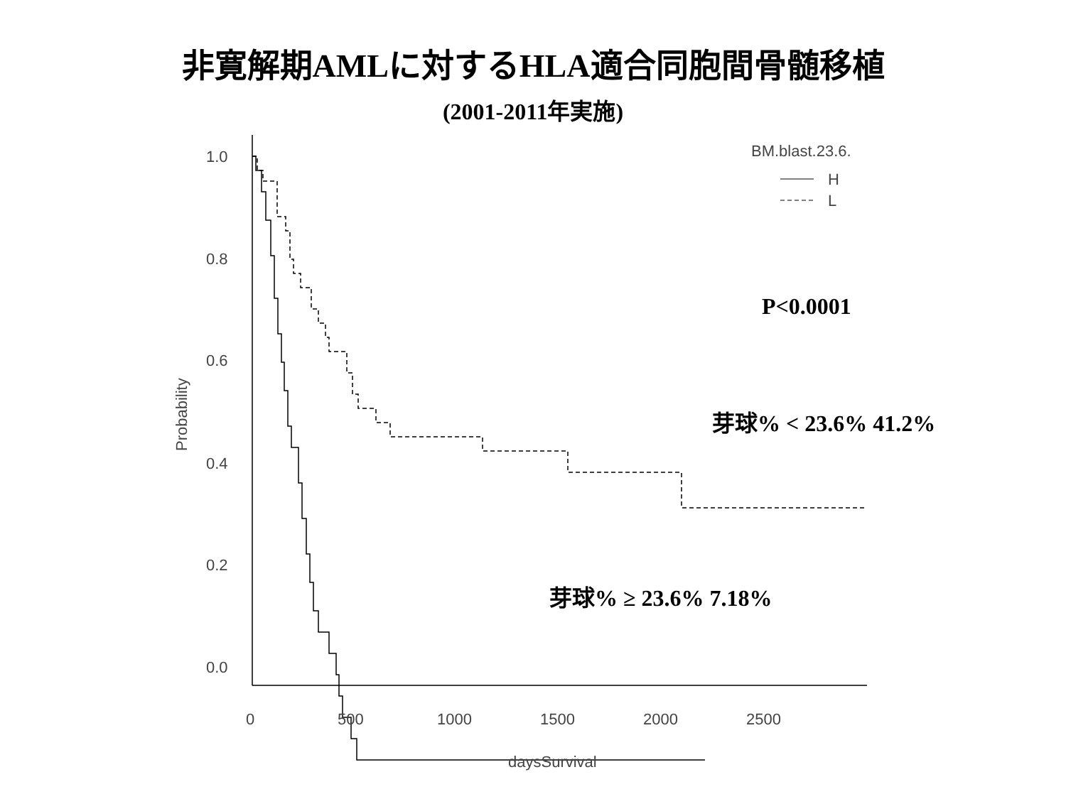非寛解期AMLに対するHLA適合同胞間骨髄移植
(2001-2011年実施)
1.0
0.8
0.6
0.4
0.2
0.0
0
500
1000
1500
2000
2500
daysSurvival
Probability
BM.blast.23.6.
H
L
P<0.0001
芽球% < 23.6% 41.2%
芽球% ≥ 23.6% 7.18%